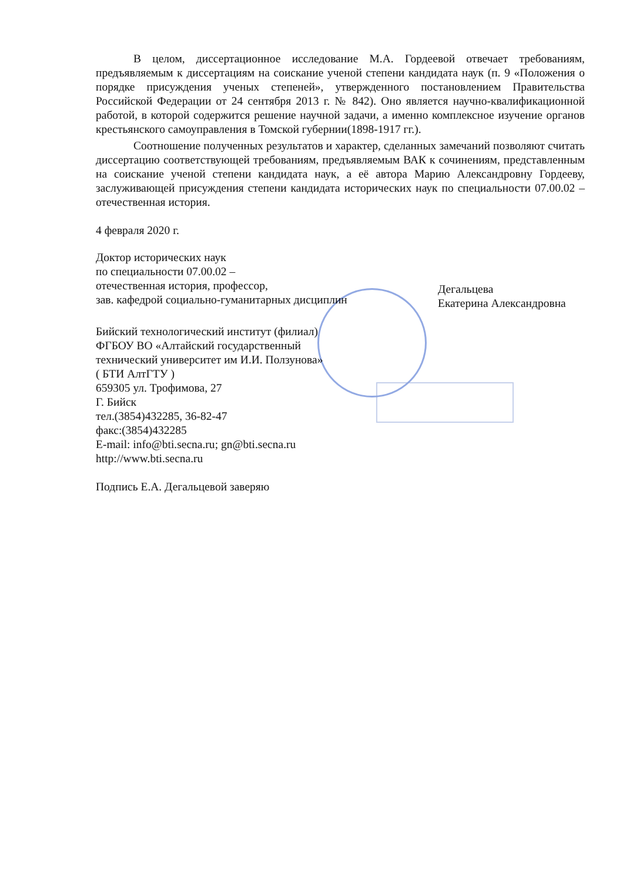В целом, диссертационное исследование М.А. Гордеевой отвечает требованиям, предъявляемым к диссертациям на соискание ученой степени кандидата наук (п. 9 «Положения о порядке присуждения ученых степеней», утвержденного постановлением Правительства Российской Федерации от 24 сентября 2013 г. № 842). Оно является научно-квалификационной работой, в которой содержится решение научной задачи, а именно комплексное изучение органов крестьянского самоуправления в Томской губернии(1898-1917 гг.).
Соотношение полученных результатов и характер, сделанных замечаний позволяют считать диссертацию соответствующей требованиям, предъявляемым ВАК к сочинениям, представленным на соискание ученой степени кандидата наук, а её автора Марию Александровну Гордееву, заслуживающей присуждения степени кандидата исторических наук по специальности 07.00.02 – отечественная история.
4 февраля 2020 г.
Доктор исторических наук
по специальности 07.00.02 –
отечественная история, профессор,
зав. кафедрой социально-гуманитарных дисциплин
Дегальцева
Екатерина Александровна
Бийский технологический институт (филиал)
ФГБОУ ВО «Алтайский государственный
технический университет им И.И. Ползунова»
( БТИ АлтГТУ )
659305 ул. Трофимова, 27
Г. Бийск
тел.(3854)432285, 36-82-47
факс:(3854)432285
E-mail: info@bti.secna.ru; gn@bti.secna.ru
http://www.bti.secna.ru
Подпись Е.А. Дегальцевой заверяю